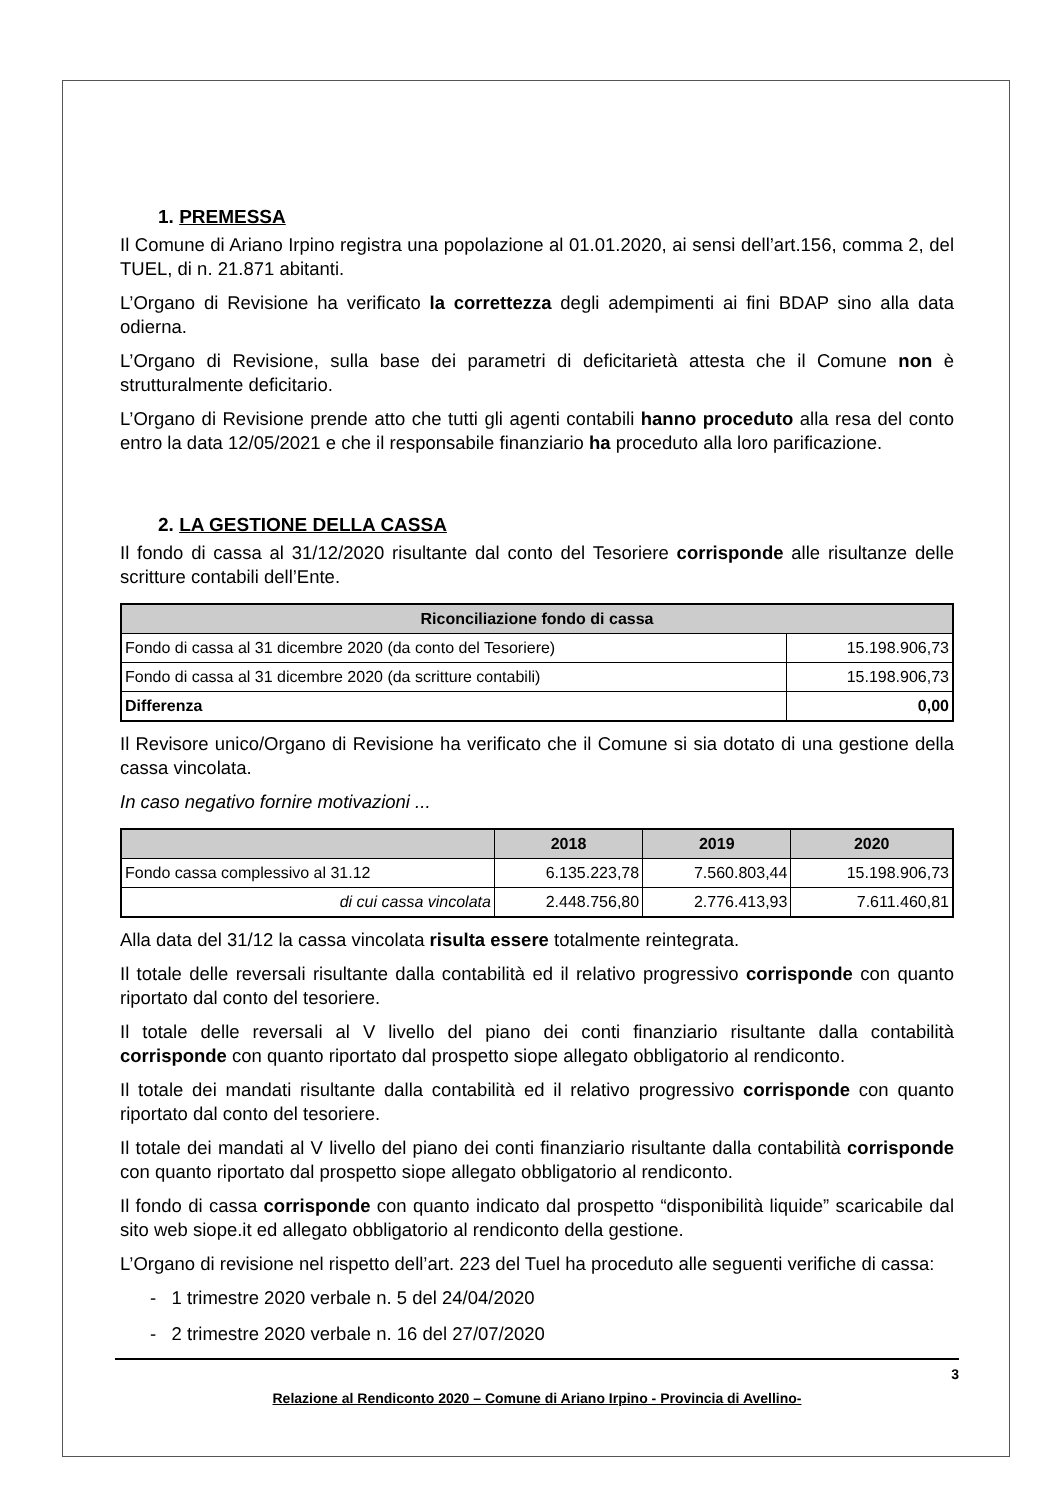1. PREMESSA
Il Comune di Ariano Irpino registra una popolazione al 01.01.2020, ai sensi dell’art.156, comma 2, del TUEL, di n. 21.871 abitanti.
L’Organo di Revisione ha verificato la correttezza degli adempimenti ai fini BDAP sino alla data odierna.
L’Organo di Revisione, sulla base dei parametri di deficitarietà attesta che il Comune non è strutturalmente deficitario.
L’Organo di Revisione prende atto che tutti gli agenti contabili hanno proceduto alla resa del conto entro la data 12/05/2021 e che il responsabile finanziario ha proceduto alla loro parificazione.
2. LA GESTIONE DELLA CASSA
Il fondo di cassa al 31/12/2020 risultante dal conto del Tesoriere corrisponde alle risultanze delle scritture contabili dell’Ente.
| Riconciliazione fondo di cassa | |
| --- | --- |
| Fondo di cassa al 31 dicembre 2020 (da conto del Tesoriere) | 15.198.906,73 |
| Fondo di cassa al 31 dicembre 2020 (da scritture contabili) | 15.198.906,73 |
| Differenza | 0,00 |
Il Revisore unico/Organo di Revisione ha verificato che il Comune si sia dotato di una gestione della cassa vincolata.
In caso negativo fornire motivazioni ...
| | 2018 | 2019 | 2020 |
| --- | --- | --- | --- |
| Fondo cassa complessivo al 31.12 | 6.135.223,78 | 7.560.803,44 | 15.198.906,73 |
| di cui cassa vincolata | 2.448.756,80 | 2.776.413,93 | 7.611.460,81 |
Alla data del 31/12 la cassa vincolata risulta essere totalmente reintegrata.
Il totale delle reversali risultante dalla contabilità ed il relativo progressivo corrisponde con quanto riportato dal conto del tesoriere.
Il totale delle reversali al V livello del piano dei conti finanziario risultante dalla contabilità corrisponde con quanto riportato dal prospetto siope allegato obbligatorio al rendiconto.
Il totale dei mandati risultante dalla contabilità ed il relativo progressivo corrisponde con quanto riportato dal conto del tesoriere.
Il totale dei mandati al V livello del piano dei conti finanziario risultante dalla contabilità corrisponde con quanto riportato dal prospetto siope allegato obbligatorio al rendiconto.
Il fondo di cassa corrisponde con quanto indicato dal prospetto “disponibilità liquide” scaricabile dal sito web siope.it ed allegato obbligatorio al rendiconto della gestione.
L’Organo di revisione nel rispetto dell’art. 223 del Tuel ha proceduto alle seguenti verifiche di cassa:
- 1 trimestre 2020 verbale n. 5 del 24/04/2020
- 2 trimestre 2020 verbale n. 16 del 27/07/2020
3
Relazione al Rendiconto 2020 – Comune di Ariano Irpino - Provincia di Avellino-